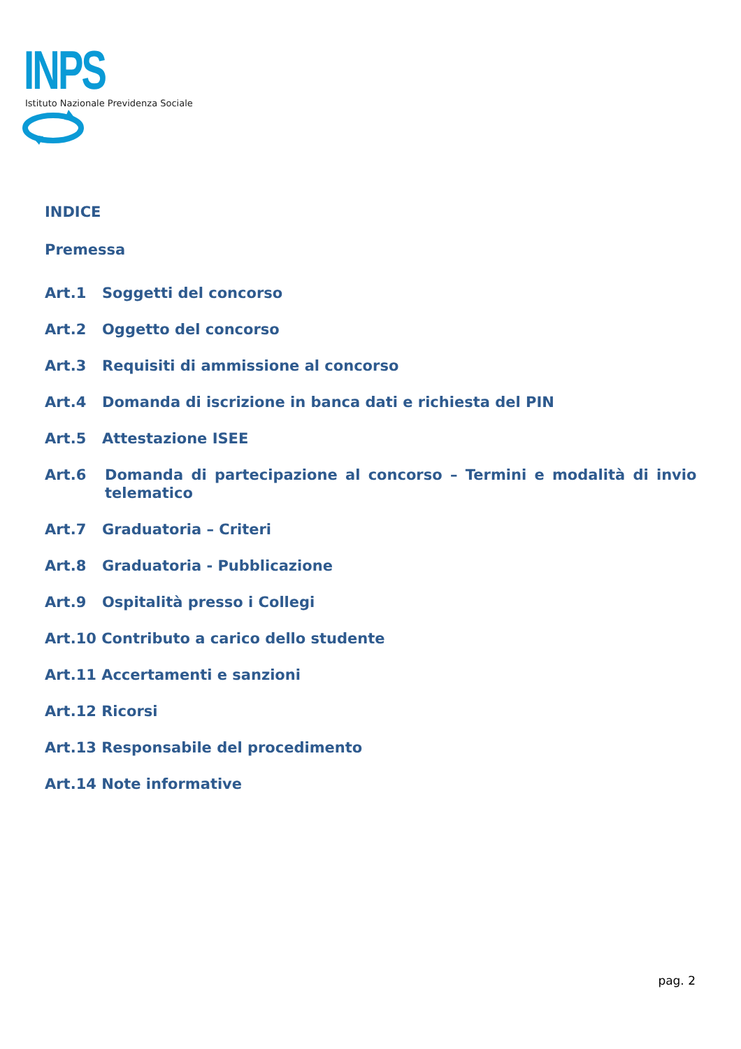INPS
Istituto Nazionale Previdenza Sociale
INDICE
Premessa
Art.1 Soggetti del concorso
Art.2 Oggetto del concorso
Art.3 Requisiti di ammissione al concorso
Art.4 Domanda di iscrizione in banca dati e richiesta del PIN
Art.5 Attestazione ISEE
Art.6 Domanda di partecipazione al concorso – Termini e modalità di invio telematico
Art.7 Graduatoria – Criteri
Art.8 Graduatoria - Pubblicazione
Art.9 Ospitalità presso i Collegi
Art.10 Contributo a carico dello studente
Art.11 Accertamenti e sanzioni
Art.12 Ricorsi
Art.13 Responsabile del procedimento
Art.14 Note informative
pag. 2